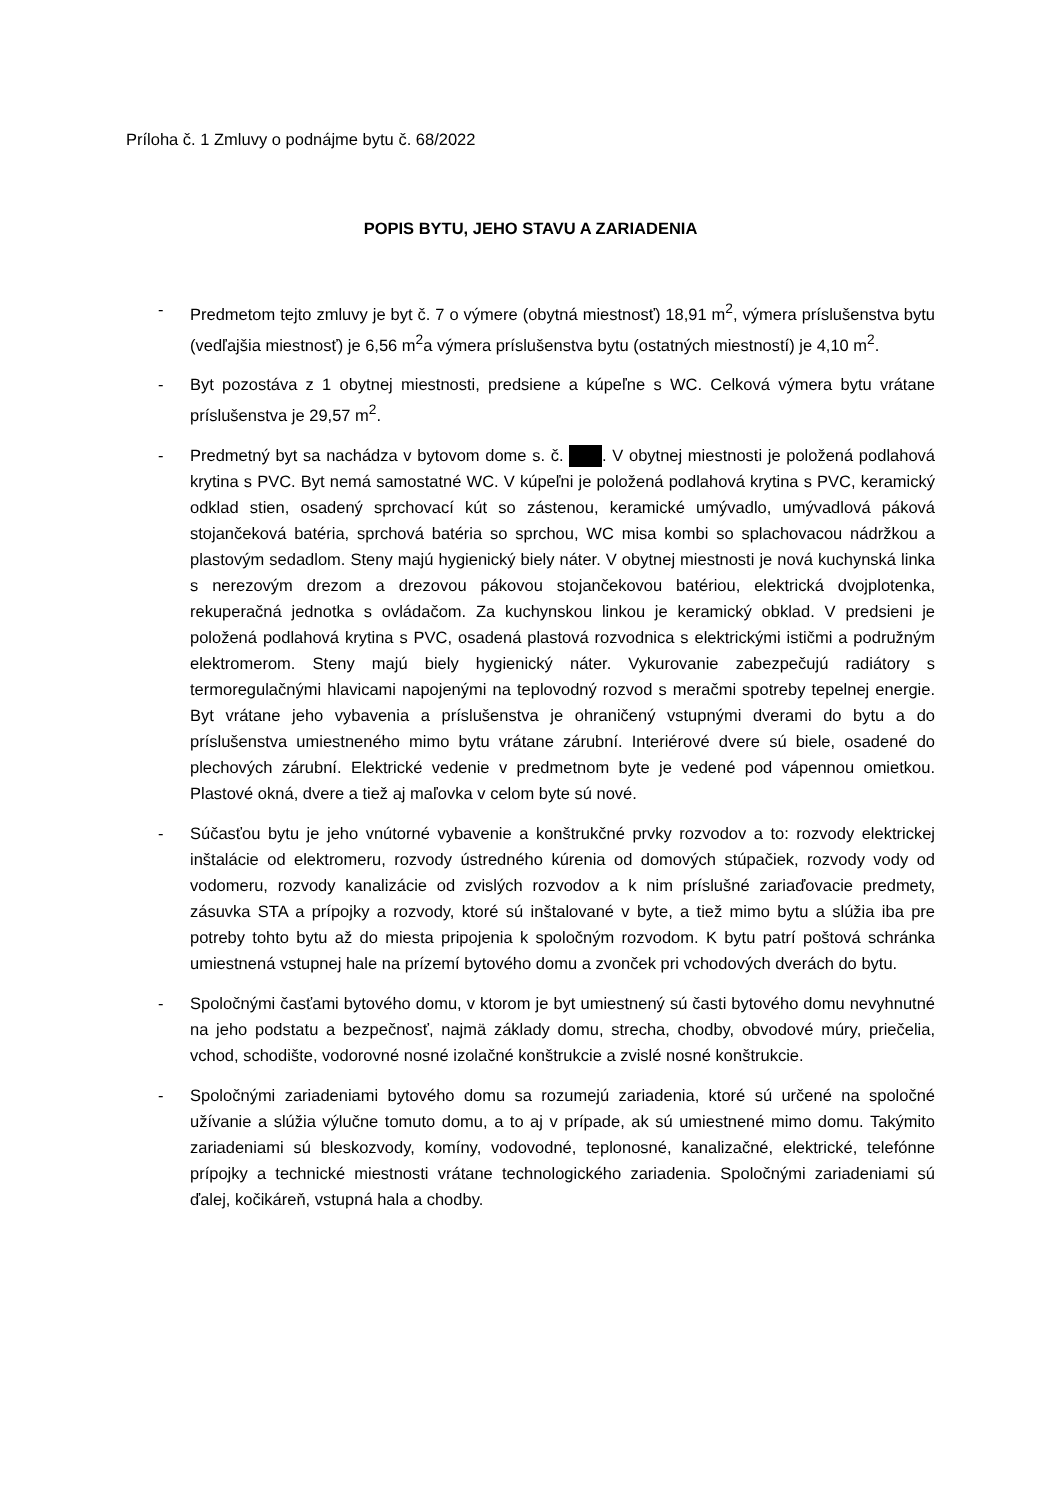Príloha č. 1 Zmluvy o podnájme bytu č. 68/2022
POPIS BYTU, JEHO STAVU A ZARIADENIA
- Predmetom tejto zmluvy je byt č. 7 o výmere (obytná miestnosť) 18,91 m<sup>2</sup>, výmera príslušenstva bytu (vedľajšia miestnosť) je 6,56 m<sup>2</sup>a výmera príslušenstva bytu (ostatných miestností) je 4,10 m<sup>2</sup>.
- Byt pozostáva z 1 obytnej miestnosti, predsiene a kúpeľne s WC. Celková výmera bytu vrátane príslušenstva je 29,57 m<sup>2</sup>.
- Predmetný byt sa nachádza v bytovom dome s. č. . V obytnej miestnosti je položená podlahová krytina s PVC. Byt nemá samostatné WC. V kúpeľni je položená podlahová krytina s PVC, keramický odklad stien, osadený sprchovací kút so zástenou, keramické umývadlo, umývadlová páková stojančeková batéria, sprchová batéria so sprchou, WC misa kombi so splachovacou nádržkou a plastovým sedadlom. Steny majú hygienický biely náter. V obytnej miestnosti je nová kuchynská linka s nerezovým drezom a drezovou pákovou stojančekovou batériou, elektrická dvojplotenka, rekuperačná jednotka s ovládačom. Za kuchynskou linkou je keramický obklad. V predsieni je položená podlahová krytina s PVC, osadená plastová rozvodnica s elektrickými ističmi a podružným elektromerom. Steny majú biely hygienický náter. Vykurovanie zabezpečujú radiátory s termoregulačnými hlavicami napojenými na teplovodný rozvod s meračmi spotreby tepelnej energie. Byt vrátane jeho vybavenia a príslušenstva je ohraničený vstupnými dverami do bytu a do príslušenstva umiestneného mimo bytu vrátane zárubní. Interiérové dvere sú biele, osadené do plechových zárubní. Elektrické vedenie v predmetnom byte je vedené pod vápennou omietkou. Plastové okná, dvere a tiež aj maľovka v celom byte sú nové.
- Súčasťou bytu je jeho vnútorné vybavenie a konštrukčné prvky rozvodov a to: rozvody elektrickej inštalácie od elektromeru, rozvody ústredného kúrenia od domových stúpačiek, rozvody vody od vodomeru, rozvody kanalizácie od zvislých rozvodov a k nim príslušné zariaďovacie predmety, zásuvka STA a prípojky a rozvody, ktoré sú inštalované v byte, a tiež mimo bytu a slúžia iba pre potreby tohto bytu až do miesta pripojenia k spoločným rozvodom. K bytu patrí poštová schránka umiestnená vstupnej hale na prízemí bytového domu a zvonček pri vchodových dverách do bytu.
- Spoločnými časťami bytového domu, v ktorom je byt umiestnený sú časti bytového domu nevyhnutné na jeho podstatu a bezpečnosť, najmä základy domu, strecha, chodby, obvodové múry, priečelia, vchod, schodište, vodorovné nosné izolačné konštrukcie a zvislé nosné konštrukcie.
- Spoločnými zariadeniami bytového domu sa rozumejú zariadenia, ktoré sú určené na spoločné užívanie a slúžia výlučne tomuto domu, a to aj v prípade, ak sú umiestnené mimo domu. Takýmito zariadeniami sú bleskozvody, komíny, vodovodné, teplonosné, kanalizačné, elektrické, telefónne prípojky a technické miestnosti vrátane technologického zariadenia. Spoločnými zariadeniami sú ďalej, kočikáreň, vstupná hala a chodby.